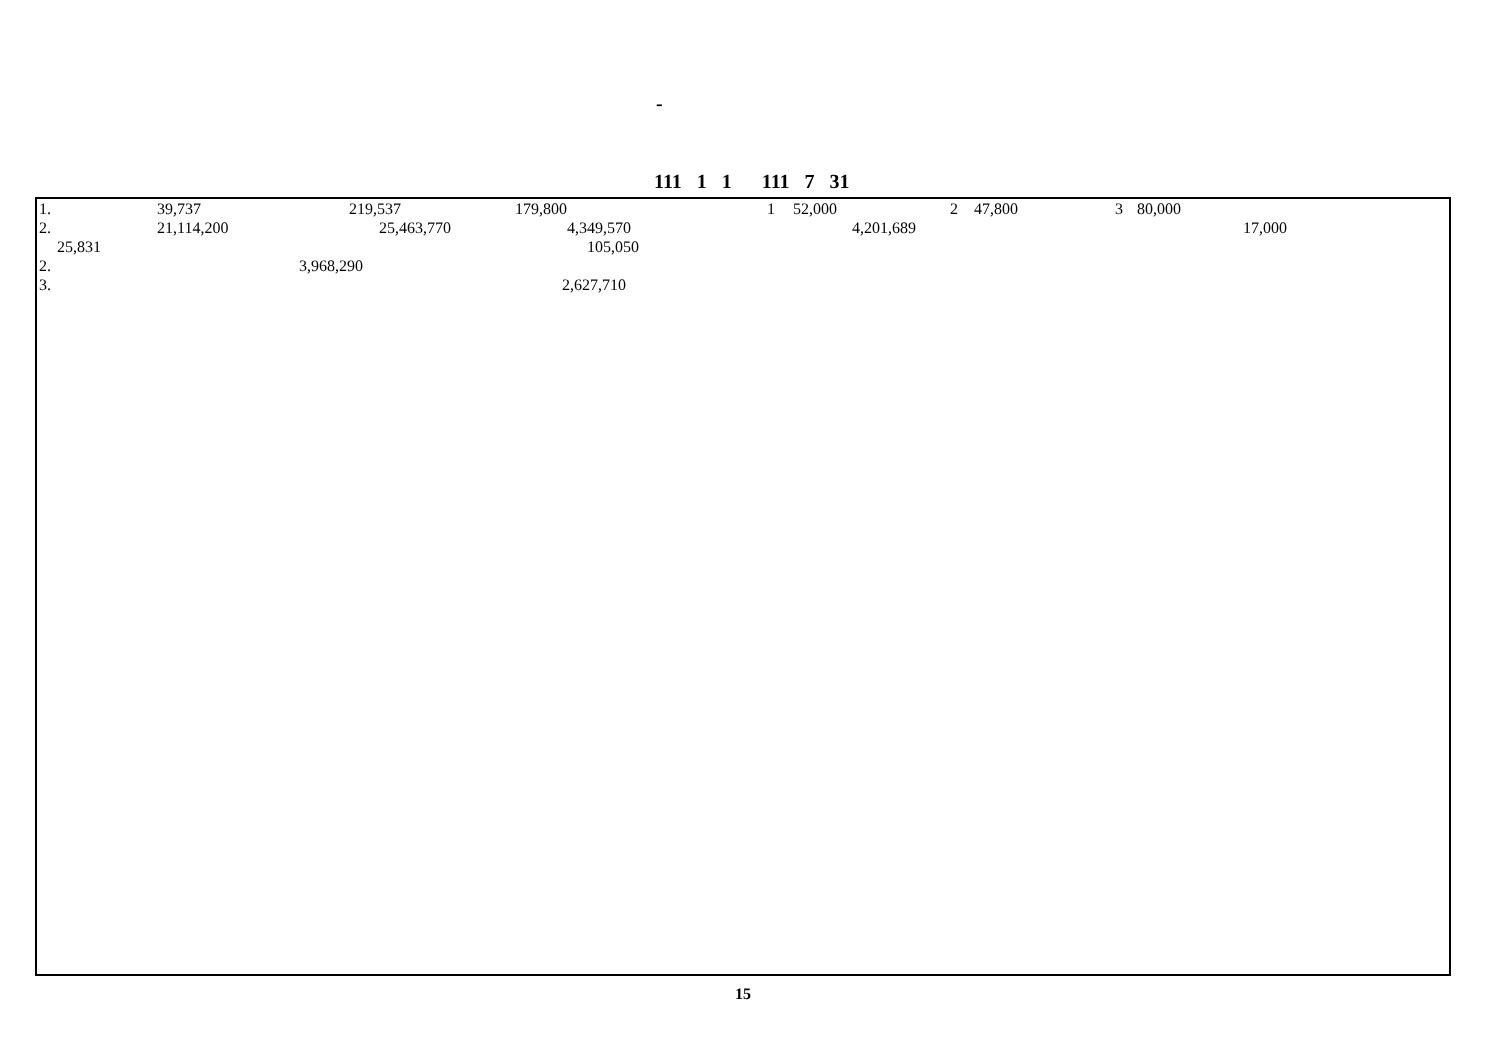-
111 1 1 111 7 31
1. 39,737 219,537 179,800 1 52,000 2 47,800 3 80,000
2. 21,114,200 25,463,770 4,349,570 4,201,689 17,000
25,831 105,050
2. 3,968,290
3. 2,627,710
15